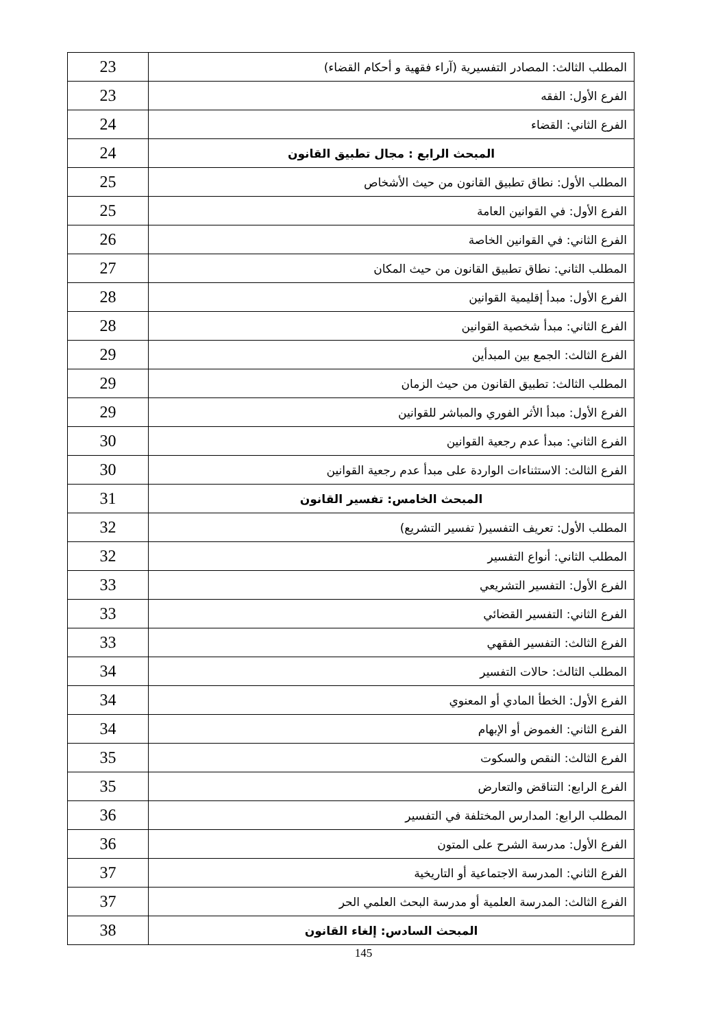| المطلب الثالث: المصادر التفسيرية (آراء فقهية و أحكام القضاء) | 23 |
| الفرع الأول: الفقه | 23 |
| الفرع الثاني: القضاء | 24 |
| المبحث الرابع : مجال تطبيق القانون | 24 |
| المطلب الأول: نطاق تطبيق القانون من حيث الأشخاص | 25 |
| الفرع الأول: في القوانين العامة | 25 |
| الفرع الثاني: في القوانين الخاصة | 26 |
| المطلب الثاني: نطاق تطبيق القانون من حيث المكان | 27 |
| الفرع الأول: مبدأ إقليمية القوانين | 28 |
| الفرع الثاني: مبدأ شخصية القوانين | 28 |
| الفرع الثالث: الجمع بين المبدأين | 29 |
| المطلب الثالث: تطبيق القانون من حيث الزمان | 29 |
| الفرع الأول: مبدأ الأثر الفوري والمباشر للقوانين | 29 |
| الفرع الثاني: مبدأ عدم رجعية القوانين | 30 |
| الفرع الثالث: الاستثناءات الواردة على مبدأ عدم رجعية القوانين | 30 |
| المبحث الخامس: تفسير القانون | 31 |
| المطلب الأول: تعريف التفسير( تفسير التشريع) | 32 |
| المطلب الثاني: أنواع التفسير | 32 |
| الفرع الأول: التفسير التشريعي | 33 |
| الفرع الثاني: التفسير القضائي | 33 |
| الفرع الثالث: التفسير الفقهي | 33 |
| المطلب الثالث: حالات التفسير | 34 |
| الفرع الأول: الخطأ المادي أو المعنوي | 34 |
| الفرع الثاني: الغموض أو الإبهام | 34 |
| الفرع الثالث: النقص والسكوت | 35 |
| الفرع الرابع: التناقض والتعارض | 35 |
| المطلب الرابع: المدارس المختلفة في التفسير | 36 |
| الفرع الأول: مدرسة الشرح على المتون | 36 |
| الفرع الثاني: المدرسة الاجتماعية أو التاريخية | 37 |
| الفرع الثالث: المدرسة العلمية أو مدرسة البحث العلمي الحر | 37 |
| المبحث السادس: إلغاء القانون | 38 |
145